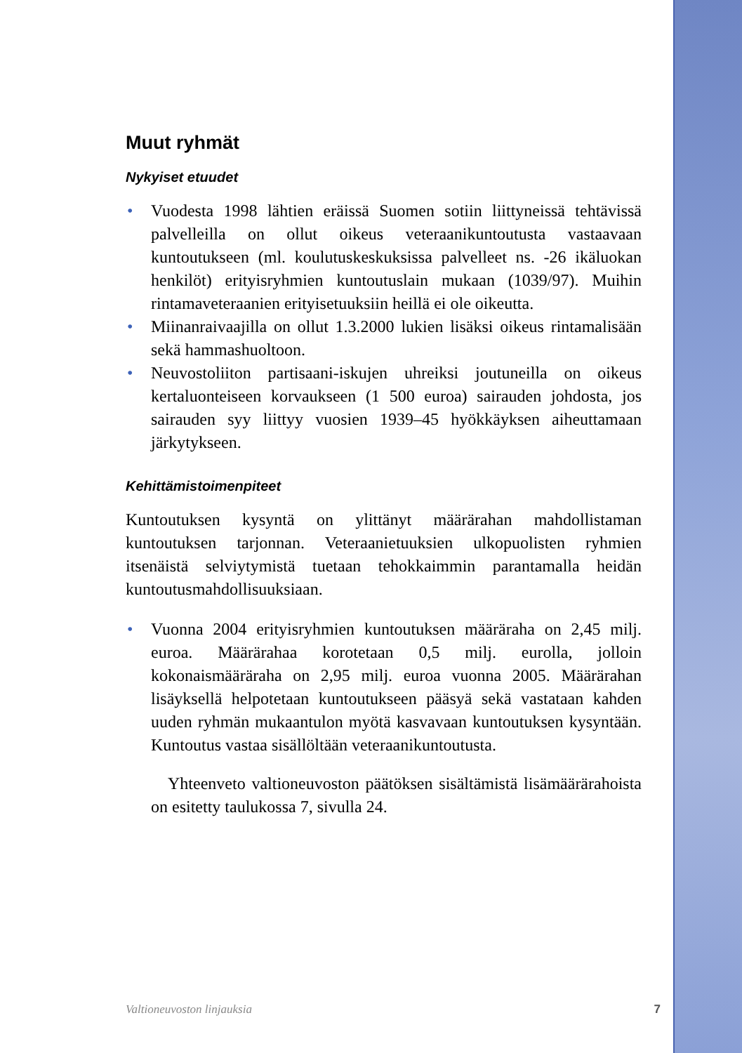Muut ryhmät
Nykyiset etuudet
• Vuodesta 1998 lähtien eräissä Suomen sotiin liittyneissä tehtävissä palvelleilla on ollut oikeus veteraanikuntoutusta vastaavaan kuntoutukseen (ml. koulutuskeskuksissa palvelleet ns. -26 ikäluokan henkilöt) erityisryhmien kuntoutuslain mukaan (1039/97). Muihin rintamaveteraanien erityisetuuksiin heillä ei ole oikeutta.
• Miinanraivaajilla on ollut 1.3.2000 lukien lisäksi oikeus rintamalisään sekä hammashuoltoon.
• Neuvostoliiton partisaani-iskujen uhreiksi joutuneilla on oikeus kertaluonteiseen korvaukseen (1 500 euroa) sairauden johdosta, jos sairauden syy liittyy vuosien 1939–45 hyökkäyksen aiheuttamaan järkytykseen.
Kehittämistoimenpiteet
Kuntoutuksen kysyntä on ylittänyt määrärahan mahdollistaman kuntoutuksen tarjonnan. Veteraanietuuksien ulkopuolisten ryhmien itsenäistä selviytymistä tuetaan tehokkaimmin parantamalla heidän kuntoutusmahdollisuuksiaan.
• Vuonna 2004 erityisryhmien kuntoutuksen määräraha on 2,45 milj. euroa. Määrärahaa korotetaan 0,5 milj. eurolla, jolloin kokonaismääräraha on 2,95 milj. euroa vuonna 2005. Määrärahan lisäyksellä helpotetaan kuntoutukseen pääsyä sekä vastataan kahden uuden ryhmän mukaantulon myötä kasvavaan kuntoutuksen kysyntään. Kuntoutus vastaa sisällöltään veteraanikuntoutusta.
Yhteenveto valtioneuvoston päätöksen sisältämistä lisämäärärahoista on esitetty taulukossa 7, sivulla 24.
Valtioneuvoston linjauksia 7